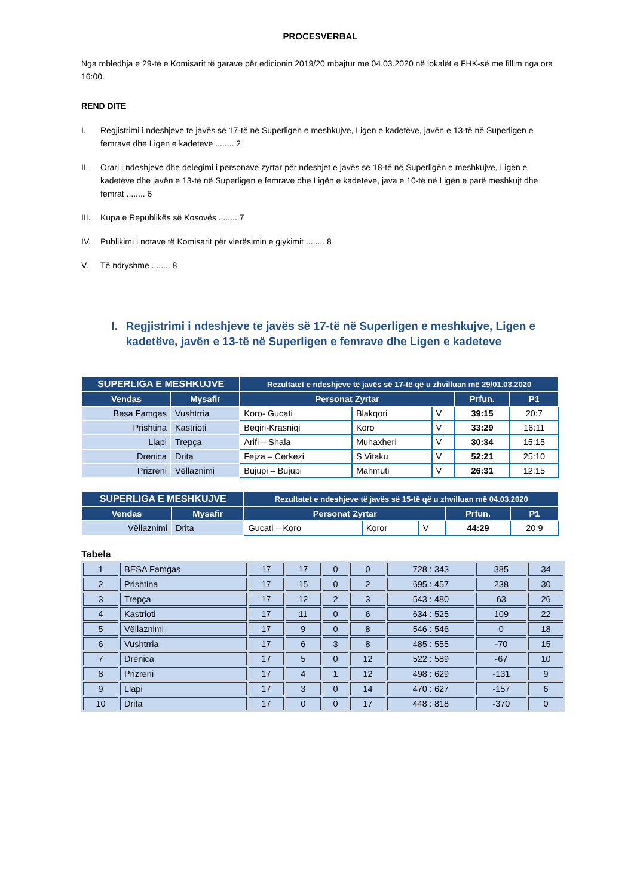PROCESVERBAL
Nga mbledhja e 29-të e Komisarit të garave për edicionin 2019/20 mbajtur me 04.03.2020 në lokalët e FHK-së me fillim nga ora 16:00.
REND DITE
| I. | Regjistrimi i ndeshjeve te javës së 17-të në Superligen e meshkujve, Ligen e kadetëve, javën e 13-të në Superligen e femrave dhe Ligen e kadeteve ........ 2 |
| II. | Orari i ndeshjeve dhe delegimi i personave zyrtar për ndeshjet e javës së 18-të në Superligën e meshkujve, Ligën e kadetëve dhe javën e 13-të në Superligen e femrave dhe Ligën e kadeteve, java e 10-të në Ligën e parë meshkujt dhe femrat ........ 6 |
| III. | Kupa e Republikës së Kosovës ........ 7 |
| IV. | Publikimi i notave të Komisarit për vlerësimin e gjykimit ........ 8 |
| V. | Të ndryshme ........ 8 |
I. Regjistrimi i ndeshjeve te javës së 17-të në Superligen e meshkujve, Ligen e kadetëve, javën e 13-të në Superligen e femrave dhe Ligen e kadeteve
| SUPERLIGA E MESHKUJVE | | Rezultatet e ndeshjeve të javës së 17-të që u zhvilluan më 29/01.03.2020 | | | | |
| Vendas | Mysafir | Personat Zyrtar | | | Prfun. | P1 |
| Besa Famgas | Vushtrria | Koro- Gucati | Blakqori | V | 39:15 | 20:7 |
| Prishtina | Kastrioti | Beqiri-Krasniqi | Koro | V | 33:29 | 16:11 |
| Llapi | Trepça | Arifi – Shala | Muhaxheri | V | 30:34 | 15:15 |
| Drenica | Drita | Fejza – Cerkezi | S.Vitaku | V | 52:21 | 25:10 |
| Prizreni | Vëllaznimi | Bujupi – Bujupi | Mahmuti | V | 26:31 | 12:15 |
| SUPERLIGA E MESHKUJVE | | Rezultatet e ndeshjeve të javës së 15-të që u zhvilluan më 04.03.2020 | | | | |
| Vendas | Mysafir | Personat Zyrtar | | | Prfun. | P1 |
| Vëllaznimi | Drita | Gucati – Koro | Koror | V | 44:29 | 20:9 |
Tabela
| 1 | BESA Famgas | 17 | 17 | 0 | 0 | 728 : 343 | 385 | 34 |
| 2 | Prishtina | 17 | 15 | 0 | 2 | 695 : 457 | 238 | 30 |
| 3 | Trepça | 17 | 12 | 2 | 3 | 543 : 480 | 63 | 26 |
| 4 | Kastrioti | 17 | 11 | 0 | 6 | 634 : 525 | 109 | 22 |
| 5 | Vëllaznimi | 17 | 9 | 0 | 8 | 546 : 546 | 0 | 18 |
| 6 | Vushtrria | 17 | 6 | 3 | 8 | 485 : 555 | -70 | 15 |
| 7 | Drenica | 17 | 5 | 0 | 12 | 522 : 589 | -67 | 10 |
| 8 | Prizreni | 17 | 4 | 1 | 12 | 498 : 629 | -131 | 9 |
| 9 | Llapi | 17 | 3 | 0 | 14 | 470 : 627 | -157 | 6 |
| 10 | Drita | 17 | 0 | 0 | 17 | 448 : 818 | -370 | 0 |